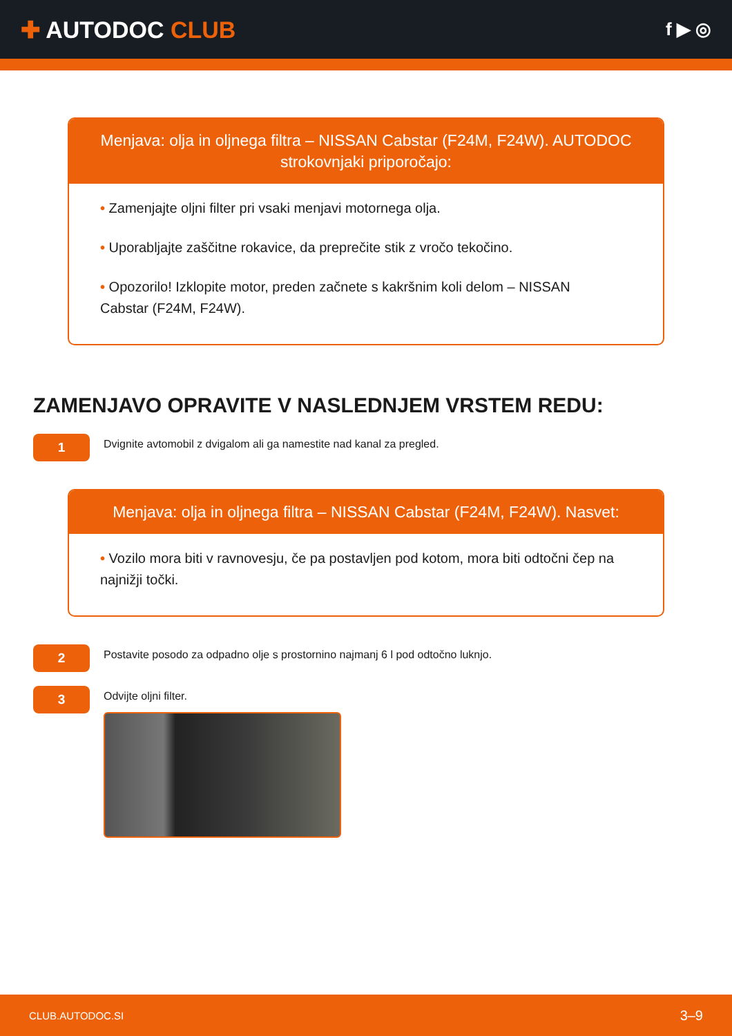✚ AUTODOC CLUB
f ▶ ◎
Menjava: olja in oljnega filtra – NISSAN Cabstar (F24M, F24W). AUTODOC strokovnjaki priporočajo:
• Zamenjajte oljni filter pri vsaki menjavi motornega olja.
• Uporabljajte zaščitne rokavice, da preprečite stik z vročo tekočino.
• Opozorilo! Izklopite motor, preden začnete s kakršnim koli delom – NISSAN Cabstar (F24M, F24W).
ZAMENJAVO OPRAVITE V NASLEDNJEM VRSTEM REDU:
1
Dvignite avtomobil z dvigalom ali ga namestite nad kanal za pregled.
Menjava: olja in oljnega filtra – NISSAN Cabstar (F24M, F24W). Nasvet:
• Vozilo mora biti v ravnovesju, če pa postavljen pod kotom, mora biti odtočni čep na najnižji točki.
2
Postavite posodo za odpadno olje s prostornino najmanj 6 l pod odtočno luknjo.
3
Odvijte oljni filter.
CLUB.AUTODOC.SI 3–9